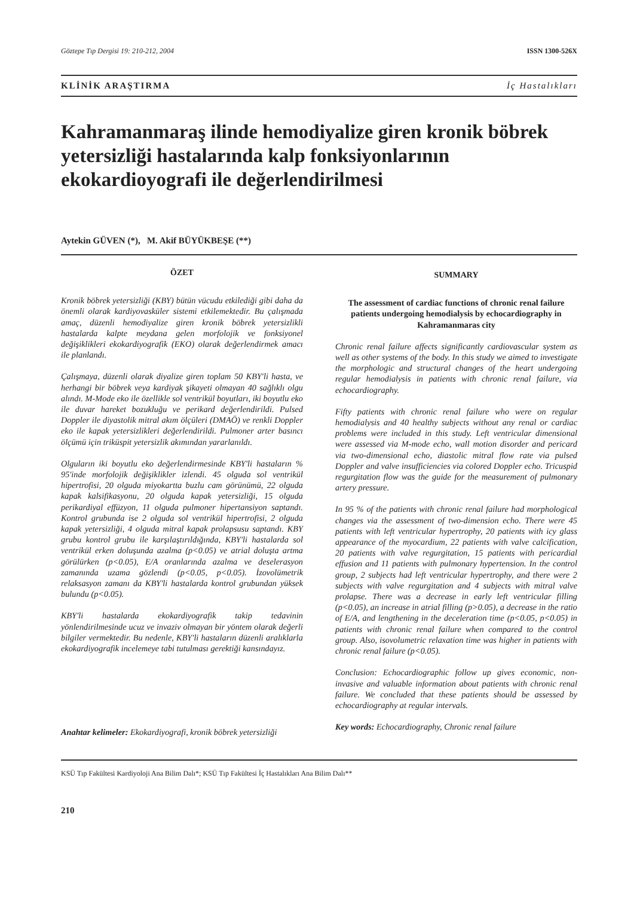Göztepe Tıp Dergisi 19: 210-212, 2004 ISSN 1300-526X
KLİNİK ARAŞTIRMA İç Hastalıkları
Kahramanmaraş ilinde hemodiyalize giren kronik böbrek yetersizliği hastalarında kalp fonksiyonlarının ekokardioyografi ile değerlendirilmesi
Aytekin GÜVEN (*), M. Akif BÜYÜKBEŞE (**)
ÖZET
Kronik böbrek yetersizliği (KBY) bütün vücudu etkilediği gibi daha da önemli olarak kardiyovasküler sistemi etkilemektedir. Bu çalışmada amaç, düzenli hemodiyalize giren kronik böbrek yetersizlikli hastalarda kalpte meydana gelen morfolojik ve fonksiyonel değişiklikleri ekokardiyografik (EKO) olarak değerlendirmek amacı ile planlandı.
Çalışmaya, düzenli olarak diyalize giren toplam 50 KBY'li hasta, ve herhangi bir böbrek veya kardiyak şikayeti olmayan 40 sağlıklı olgu alındı. M-Mode eko ile özellikle sol ventrikül boyutları, iki boyutlu eko ile duvar hareket bozukluğu ve perikard değerlendirildi. Pulsed Doppler ile diyastolik mitral akım ölçüleri (DMAÖ) ve renkli Doppler eko ile kapak yetersizlikleri değerlendirildi. Pulmoner arter basıncı ölçümü için triküspit yetersizlik akımından yararlanıldı.
Olguların iki boyutlu eko değerlendirmesinde KBY'li hastaların % 95'inde morfolojik değişiklikler izlendi. 45 olguda sol ventrikül hipertrofisi, 20 olguda miyokartta buzlu cam görünümü, 22 olguda kapak kalsifikasyonu, 20 olguda kapak yetersizliği, 15 olguda perikardiyal effüzyon, 11 olguda pulmoner hipertansiyon saptandı. Kontrol grubunda ise 2 olguda sol ventrikül hipertrofisi, 2 olguda kapak yetersizliği, 4 olguda mitral kapak prolapsusu saptandı. KBY grubu kontrol grubu ile karşılaştırıldığında, KBY'li hastalarda sol ventrikül erken doluşunda azalma (p<0.05) ve atrial doluşta artma görülürken (p<0.05), E/A oranlarında azalma ve deselerasyon zamanında uzama gözlendi (p<0.05, p<0.05). İzovolümetrik relaksasyon zamanı da KBY'li hastalarda kontrol grubundan yüksek bulundu (p<0.05).
KBY'li hastalarda ekokardiyografik takip tedavinin yönlendirilmesinde ucuz ve invaziv olmayan bir yöntem olarak değerli bilgiler vermektedir. Bu nedenle, KBY'li hastaların düzenli aralıklarla ekokardiyografik incelemeye tabi tutulması gerektiği kansındayız.
Anahtar kelimeler: Ekokardiyografi, kronik böbrek yetersizliği
SUMMARY
The assessment of cardiac functions of chronic renal failure patients undergoing hemodialysis by echocardiography in Kahramanmaras city
Chronic renal failure affects significantly cardiovascular system as well as other systems of the body. In this study we aimed to investigate the morphologic and structural changes of the heart undergoing regular hemodialysis in patients with chronic renal failure, via echocardiography.
Fifty patients with chronic renal failure who were on regular hemodialysis and 40 healthy subjects without any renal or cardiac problems were included in this study. Left ventricular dimensional were assessed via M-mode echo, wall motion disorder and pericard via two-dimensional echo, diastolic mitral flow rate via pulsed Doppler and valve insufficiencies via colored Doppler echo. Tricuspid regurgitation flow was the guide for the measurement of pulmonary artery pressure.
In 95 % of the patients with chronic renal failure had morphological changes via the assessment of two-dimension echo. There were 45 patients with left ventricular hypertrophy, 20 patients with icy glass appearance of the myocardium, 22 patients with valve calcification, 20 patients with valve regurgitation, 15 patients with pericardial effusion and 11 patients with pulmonary hypertension. In the control group, 2 subjects had left ventricular hypertrophy, and there were 2 subjects with valve regurgitation and 4 subjects with mitral valve prolapse. There was a decrease in early left ventricular filling (p<0.05), an increase in atrial filling (p>0.05), a decrease in the ratio of E/A, and lengthening in the deceleration time (p<0.05, p<0.05) in patients with chronic renal failure when compared to the control group. Also, isovolumetric relaxation time was higher in patients with chronic renal failure (p<0.05).
Conclusion: Echocardiographic follow up gives economic, non-invasive and valuable information about patients with chronic renal failure. We concluded that these patients should be assessed by echocardiography at regular intervals.
Key words: Echocardiography, Chronic renal failure
KSÜ Tıp Fakültesi Kardiyoloji Ana Bilim Dalı*; KSÜ Tıp Fakültesi İç Hastalıkları Ana Bilim Dalı**
210